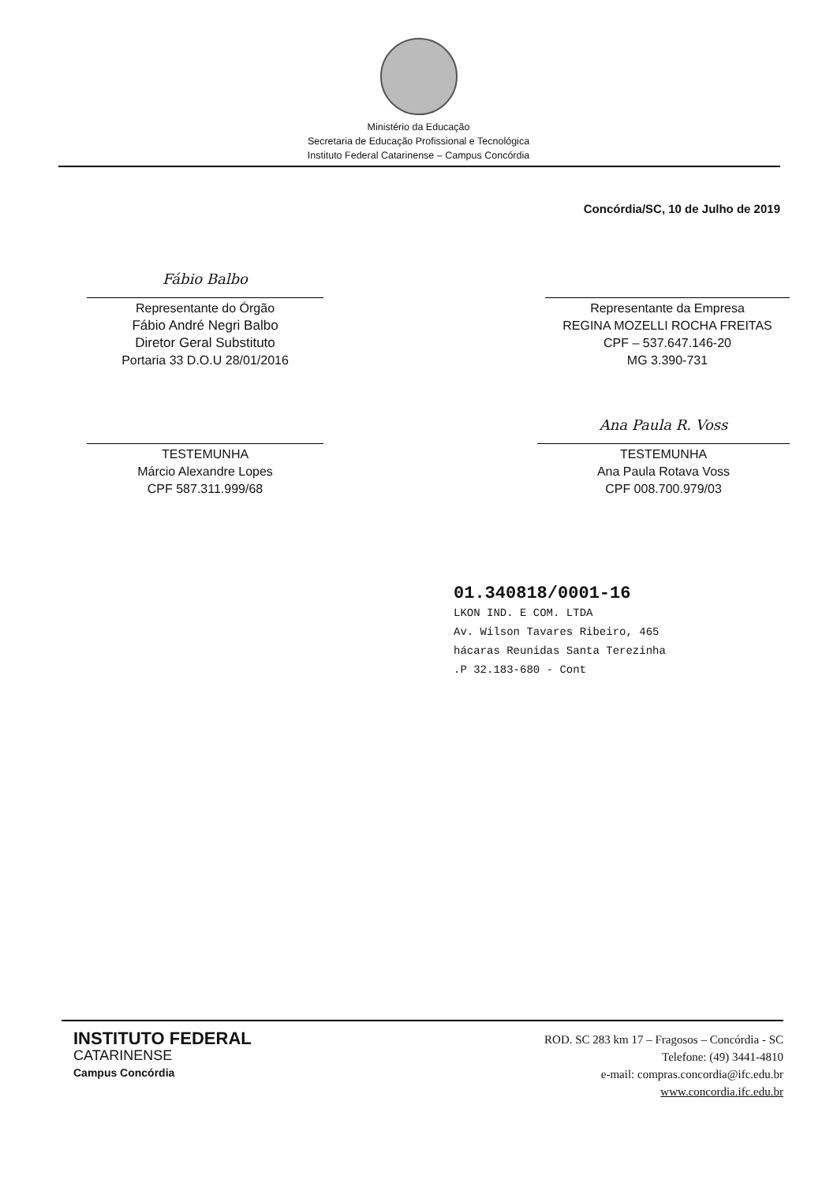Ministério da Educação
Secretaria de Educação Profissional e Tecnológica
Instituto Federal Catarinense – Campus Concórdia
Concórdia/SC, 10 de Julho de 2019
Fábio Balbo
Representante do Órgão
Fábio André Negri Balbo
Diretor Geral Substituto
Portaria 33 D.O.U 28/01/2016
Representante da Empresa
REGINA MOZELLI ROCHA FREITAS
CPF – 537.647.146-20
MG 3.390-731
TESTEMUNHA
Márcio Alexandre Lopes
CPF 587.311.999/68
Ana Paula R. Voss
TESTEMUNHA
Ana Paula Rotava Voss
CPF 008.700.979/03
01.340818/0001-16
LKON IND. E COM. LTDA
Av. Wilson Tavares Ribeiro, 465
hácaras Reunidas Santa Terezinha
.P 32.183-680 - Cont
INSTITUTO FEDERAL
CATARINENSE
Campus Concórdia
ROD. SC 283 km 17 – Fragosos – Concórdia - SC
Telefone: (49) 3441-4810
e-mail: compras.concordia@ifc.edu.br
www.concordia.ifc.edu.br